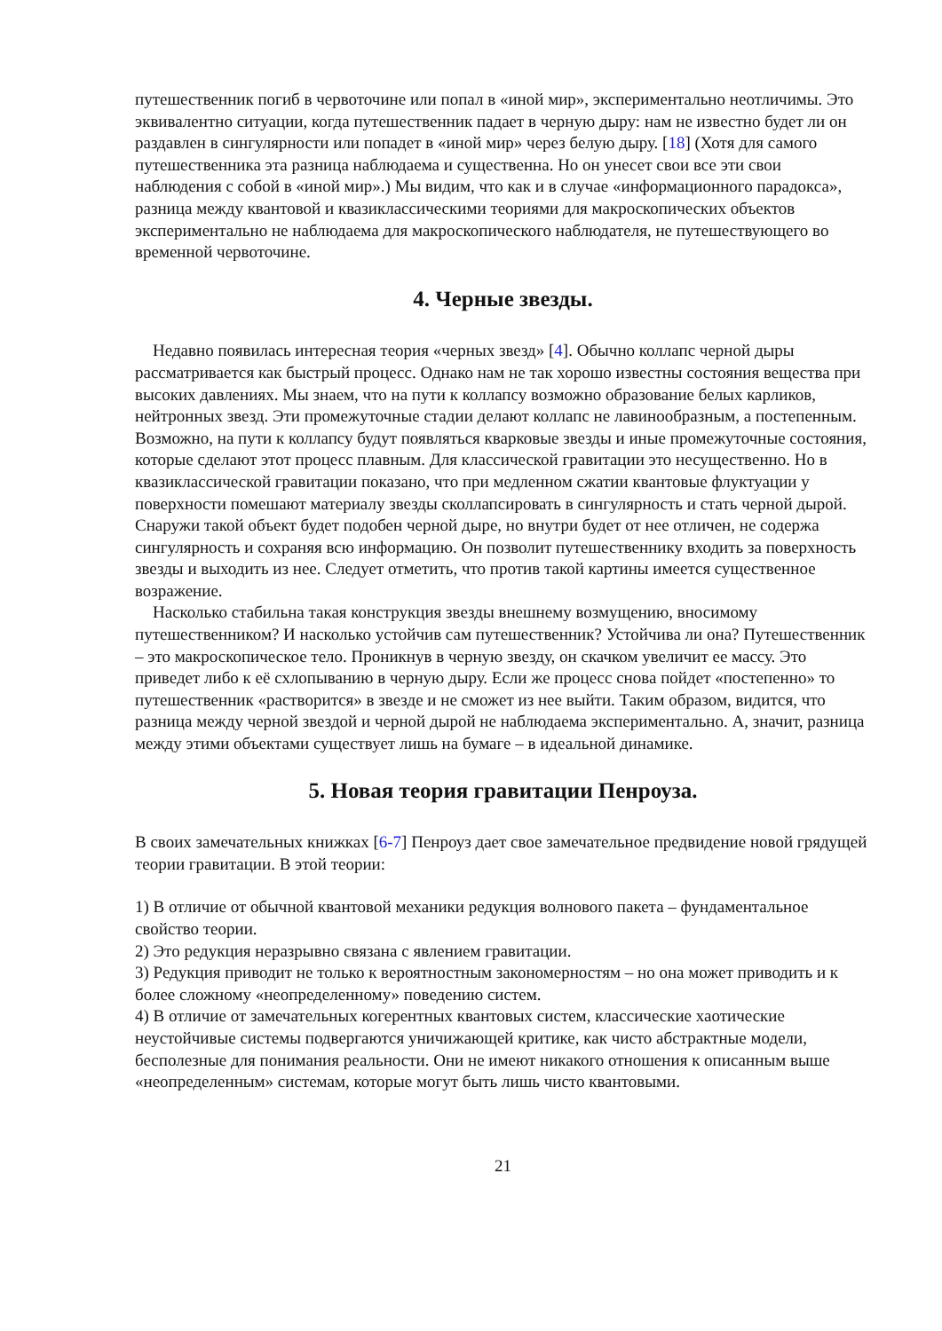путешественник погиб в червоточине или попал в «иной мир», экспериментально неотличимы. Это эквивалентно ситуации, когда путешественник падает в черную дыру: нам не известно будет ли он раздавлен в сингулярности или попадет в «иной мир» через белую дыру. [18] (Хотя для самого путешественника эта разница наблюдаема и существенна. Но он унесет свои все эти свои наблюдения с собой в «иной мир».) Мы видим, что как и в случае «информационного парадокса», разница между квантовой и квазиклассическими теориями для макроскопических объектов экспериментально не наблюдаема для макроскопического наблюдателя, не путешествующего во временной червоточине.
4. Черные звезды.
Недавно появилась интересная теория «черных звезд» [4]. Обычно коллапс черной дыры рассматривается как быстрый процесс. Однако нам не так хорошо известны состояния вещества при высоких давлениях. Мы знаем, что на пути к коллапсу возможно образование белых карликов, нейтронных звезд. Эти промежуточные стадии делают коллапс не лавинообразным, а постепенным. Возможно, на пути к коллапсу будут появляться кварковые звезды и иные промежуточные состояния, которые сделают этот процесс плавным. Для классической гравитации это несущественно. Но в квазиклассической гравитации показано, что при медленном сжатии квантовые флуктуации у поверхности помешают материалу звезды сколлапсировать в сингулярность и стать черной дырой. Снаружи такой объект будет подобен черной дыре, но внутри будет от нее отличен, не содержа сингулярность и сохраняя всю информацию. Он позволит путешественнику входить за поверхность звезды и выходить из нее. Следует отметить, что против такой картины имеется существенное возражение.
Насколько стабильна такая конструкция звезды внешнему возмущению, вносимому путешественником? И насколько устойчив сам путешественник? Устойчива ли она? Путешественник – это макроскопическое тело. Проникнув в черную звезду, он скачком увеличит ее массу. Это приведет либо к её схлопыванию в черную дыру. Если же процесс снова пойдет «постепенно» то путешественник «растворится» в звезде и не сможет из нее выйти. Таким образом, видится, что разница между черной звездой и черной дырой не наблюдаема экспериментально. А, значит, разница между этими объектами существует лишь на бумаге – в идеальной динамике.
5. Новая теория гравитации Пенроуза.
В своих замечательных книжках [6-7] Пенроуз дает свое замечательное предвидение новой грядущей теории гравитации. В этой теории:
1) В отличие от обычной квантовой механики редукция волнового пакета – фундаментальное свойство теории.
2) Это редукция неразрывно связана с явлением гравитации.
3) Редукция приводит не только к вероятностным закономерностям – но она может приводить и к более сложному «неопределенному» поведению систем.
4) В отличие от замечательных когерентных квантовых систем, классические хаотические неустойчивые системы подвергаются уничижающей критике, как чисто абстрактные модели, бесполезные для понимания реальности. Они не имеют никакого отношения к описанным выше «неопределенным» системам, которые могут быть лишь чисто квантовыми.
21